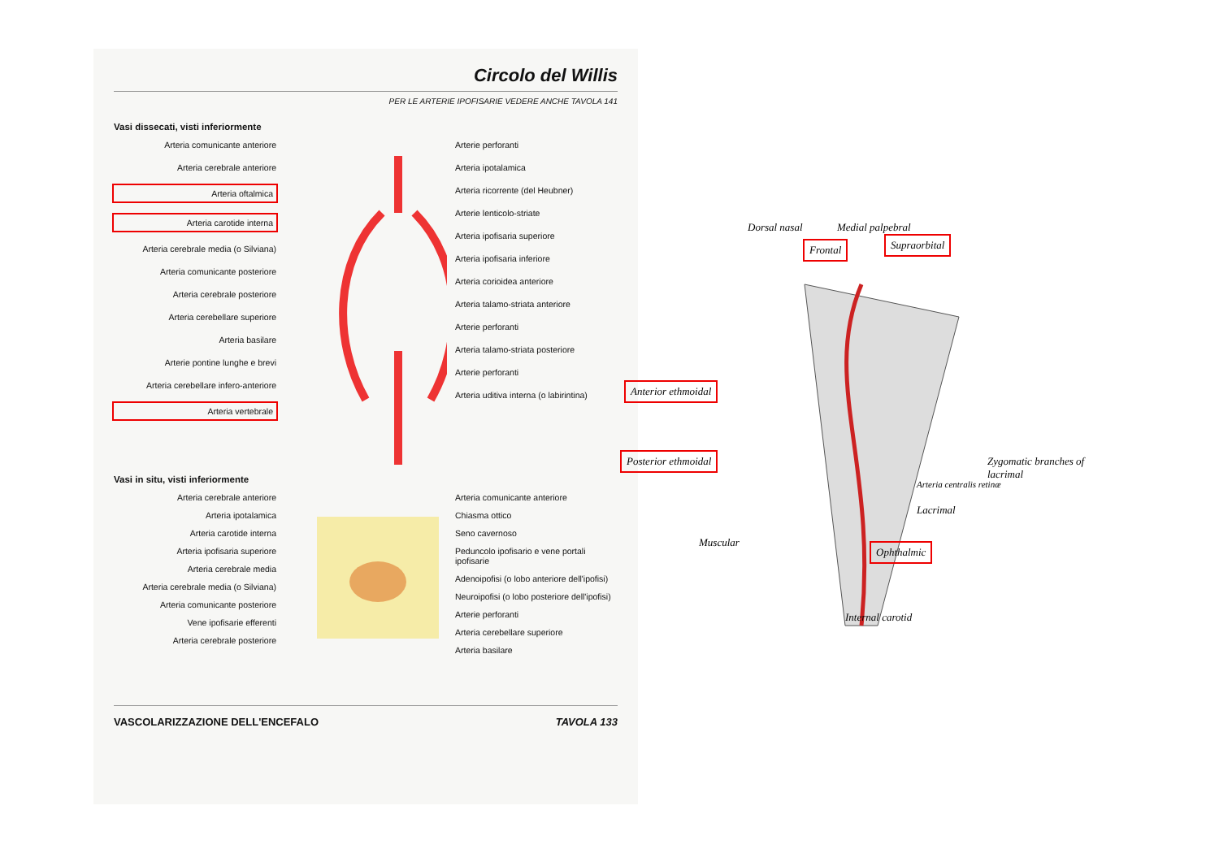Circolo del Willis
PER LE ARTERIE IPOFISARIE VEDERE ANCHE TAVOLA 141
Vasi dissecati, visti inferiormente
Arteria comunicante anteriore
Arteria cerebrale anteriore
Arteria oftalmica
Arteria carotide interna
Arteria cerebrale media (o Silviana)
Arteria comunicante posteriore
Arteria cerebrale posteriore
Arteria cerebellare superiore
Arteria basilare
Arterie pontine lunghe e brevi
Arteria cerebellare infero-anteriore
Arteria vertebrale
Arterie perforanti
Arteria ipotalamica
Arteria ricorrente (del Heubner)
Arterie lenticolo-striate
Arteria ipofisaria superiore
Arteria ipofisaria inferiore
Arteria corioidea anteriore
Arteria talamo-striata anteriore
Arterie perforanti
Arteria talamo-striata posteriore
Arterie perforanti
Arteria uditiva interna (o labirintina)
Vasi in situ, visti inferiormente
Arteria cerebrale anteriore
Arteria ipotalamica
Arteria carotide interna
Arteria ipofisaria superiore
Arteria cerebrale media
Arteria cerebrale media (o Silviana)
Arteria comunicante posteriore
Vene ipofisarie efferenti
Arteria cerebrale posteriore
Arteria comunicante anteriore
Chiasma ottico
Seno cavernoso
Peduncolo ipofisario e vene portali ipofisarie
Adenoipofisi (o lobo anteriore dell'ipofisi)
Neuroipofisi (o lobo posteriore dell'ipofisi)
Arterie perforanti
Arteria cerebellare superiore
Arteria basilare
VASCOLARIZZAZIONE DELL'ENCEFALO TAVOLA 133
Dorsal nasal Medial palpebral
Frontal Supraorbital
Anterior ethmoidal
Posterior ethmoidal Zygomatic branches of lacrimal
Arteria centralis retinæ
Lacrimal
Muscular
Ophthalmic
Internal carotid